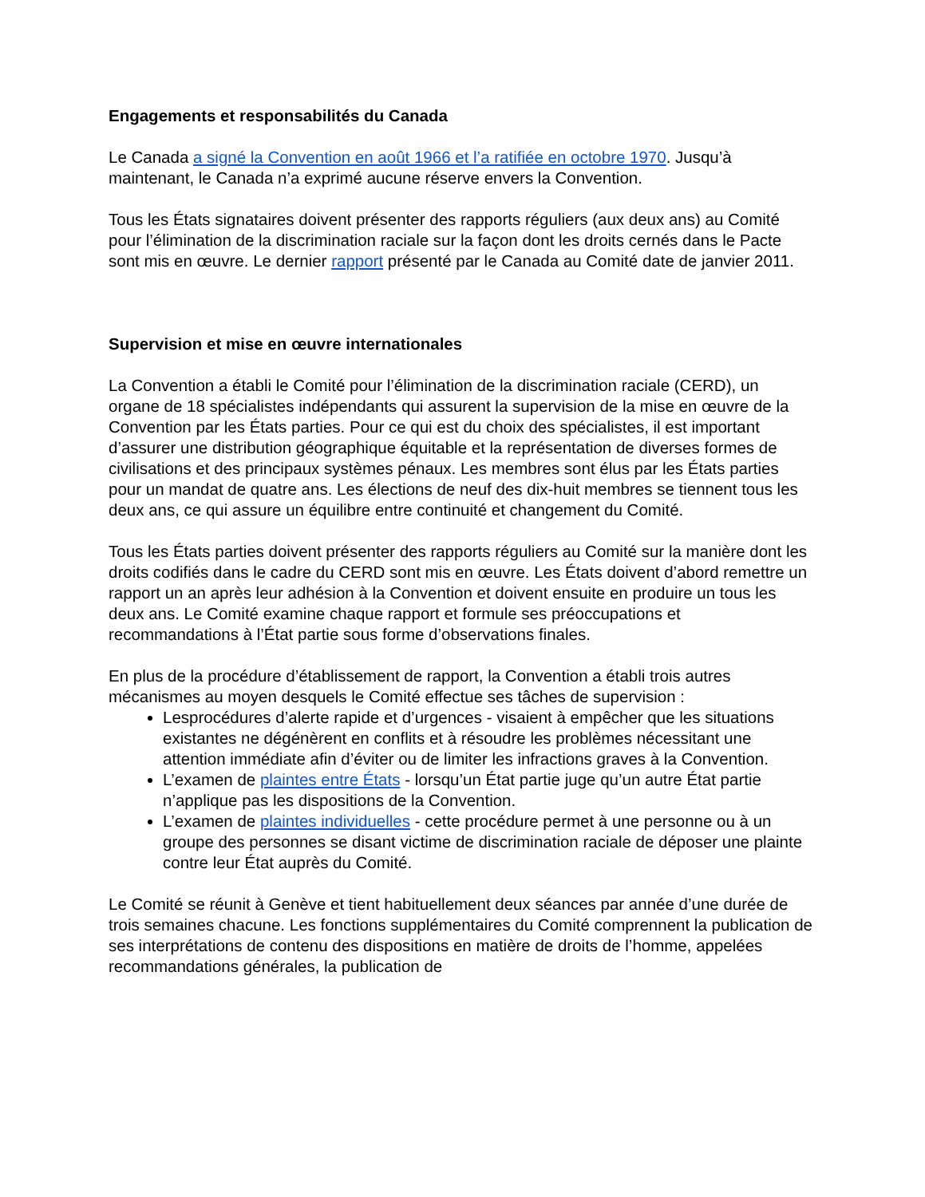Engagements et responsabilités du Canada
Le Canada a signé la Convention en août 1966 et l’a ratifiée en octobre 1970. Jusqu’à maintenant, le Canada n’a exprimé aucune réserve envers la Convention.
Tous les États signataires doivent présenter des rapports réguliers (aux deux ans) au Comité pour l’élimination de la discrimination raciale sur la façon dont les droits cernés dans le Pacte sont mis en œuvre. Le dernier rapport présenté par le Canada au Comité date de janvier 2011.
Supervision et mise en œuvre internationales
La Convention a établi le Comité pour l’élimination de la discrimination raciale (CERD), un organe de 18 spécialistes indépendants qui assurent la supervision de la mise en œuvre de la Convention par les États parties. Pour ce qui est du choix des spécialistes, il est important d’assurer une distribution géographique équitable et la représentation de diverses formes de civilisations et des principaux systèmes pénaux. Les membres sont élus par les États parties pour un mandat de quatre ans. Les élections de neuf des dix-huit membres se tiennent tous les deux ans, ce qui assure un équilibre entre continuité et changement du Comité.
Tous les États parties doivent présenter des rapports réguliers au Comité sur la manière dont les droits codifiés dans le cadre du CERD sont mis en œuvre. Les États doivent d’abord remettre un rapport un an après leur adhésion à la Convention et doivent ensuite en produire un tous les deux ans. Le Comité examine chaque rapport et formule ses préoccupations et recommandations à l’État partie sous forme d’observations finales.
En plus de la procédure d’établissement de rapport, la Convention a établi trois autres mécanismes au moyen desquels le Comité effectue ses tâches de supervision :
Lesprocédures d’alerte rapide et d’urgences - visaient à empêcher que les situations existantes ne dégénèrent en conflits et à résoudre les problèmes nécessitant une attention immédiate afin d’éviter ou de limiter les infractions graves à la Convention.
L’examen de plaintes entre États - lorsqu’un État partie juge qu’un autre État partie n’applique pas les dispositions de la Convention.
L’examen de plaintes individuelles - cette procédure permet à une personne ou à un groupe des personnes se disant victime de discrimination raciale de déposer une plainte contre leur État auprès du Comité.
Le Comité se réunit à Genève et tient habituellement deux séances par année d’une durée de trois semaines chacune. Les fonctions supplémentaires du Comité comprennent la publication de ses interprétations de contenu des dispositions en matière de droits de l’homme, appelées recommandations générales, la publication de